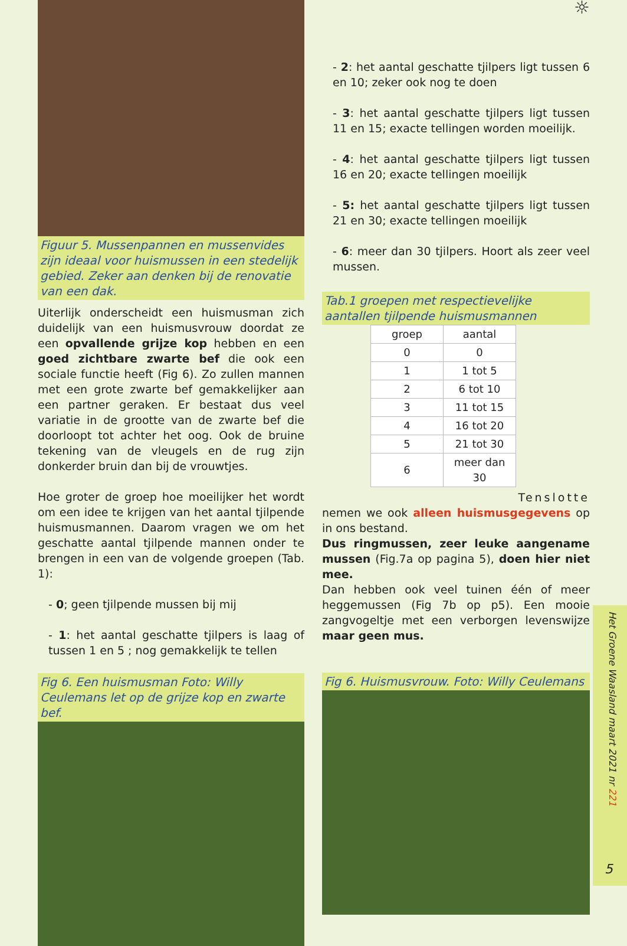Figuur 5. Mussenpannen en mussenvides zijn ideaal voor huismussen in een stedelijk gebied. Zeker aan denken bij de renovatie van een dak.
Uiterlijk onderscheidt een huismusman zich duidelijk van een huismusvrouw doordat ze een opvallende grijze kop hebben en een goed zichtbare zwarte bef die ook een sociale functie heeft (Fig 6). Zo zullen mannen met een grote zwarte bef gemakkelijker aan een partner geraken. Er bestaat dus veel variatie in de grootte van de zwarte bef die doorloopt tot achter het oog. Ook de bruine tekening van de vleugels en de rug zijn donkerder bruin dan bij de vrouwtjes.
Hoe groter de groep hoe moeilijker het wordt om een idee te krijgen van het aantal tjilpende huismusmannen. Daarom vragen we om het geschatte aantal tjilpende mannen onder te brengen in een van de volgende groepen (Tab. 1):
- 0; geen tjilpende mussen bij mij
- 1: het aantal geschatte tjilpers is laag of tussen 1 en 5 ; nog gemakkelijk te tellen
Fig 6. Een huismusman Foto: Willy Ceulemans let op de grijze kop en zwarte bef.
☼
- 2: het aantal geschatte tjilpers ligt tussen 6 en 10; zeker ook nog te doen
- 3: het aantal geschatte tjilpers ligt tussen 11 en 15; exacte tellingen worden moeilijk.
- 4: het aantal geschatte tjilpers ligt tussen 16 en 20; exacte tellingen moeilijk
- 5: het aantal geschatte tjilpers ligt tussen 21 en 30; exacte tellingen moeilijk
- 6: meer dan 30 tjilpers. Hoort als zeer veel mussen.
Tab.1 groepen met respectievelijke aantallen tjilpende huismusmannen
| groep | aantal |
| --- | --- |
| 0 | 0 |
| 1 | 1 tot 5 |
| 2 | 6 tot 10 |
| 3 | 11 tot 15 |
| 4 | 16 tot 20 |
| 5 | 21 tot 30 |
| 6 | meer dan 30 |
Tenslotte
nemen we ook alleen huismusgegevens op in ons bestand.
Dus ringmussen, zeer leuke aangename mussen (Fig.7a op pagina 5), doen hier niet mee.
Dan hebben ook veel tuinen één of meer heggemussen (Fig 7b op p5). Een mooie zangvogeltje met een verborgen levenswijze maar geen mus.
Fig 6. Huismusvrouw. Foto: Willy Ceulemans
Het Groene Waasland maart 2021 nr 221
5